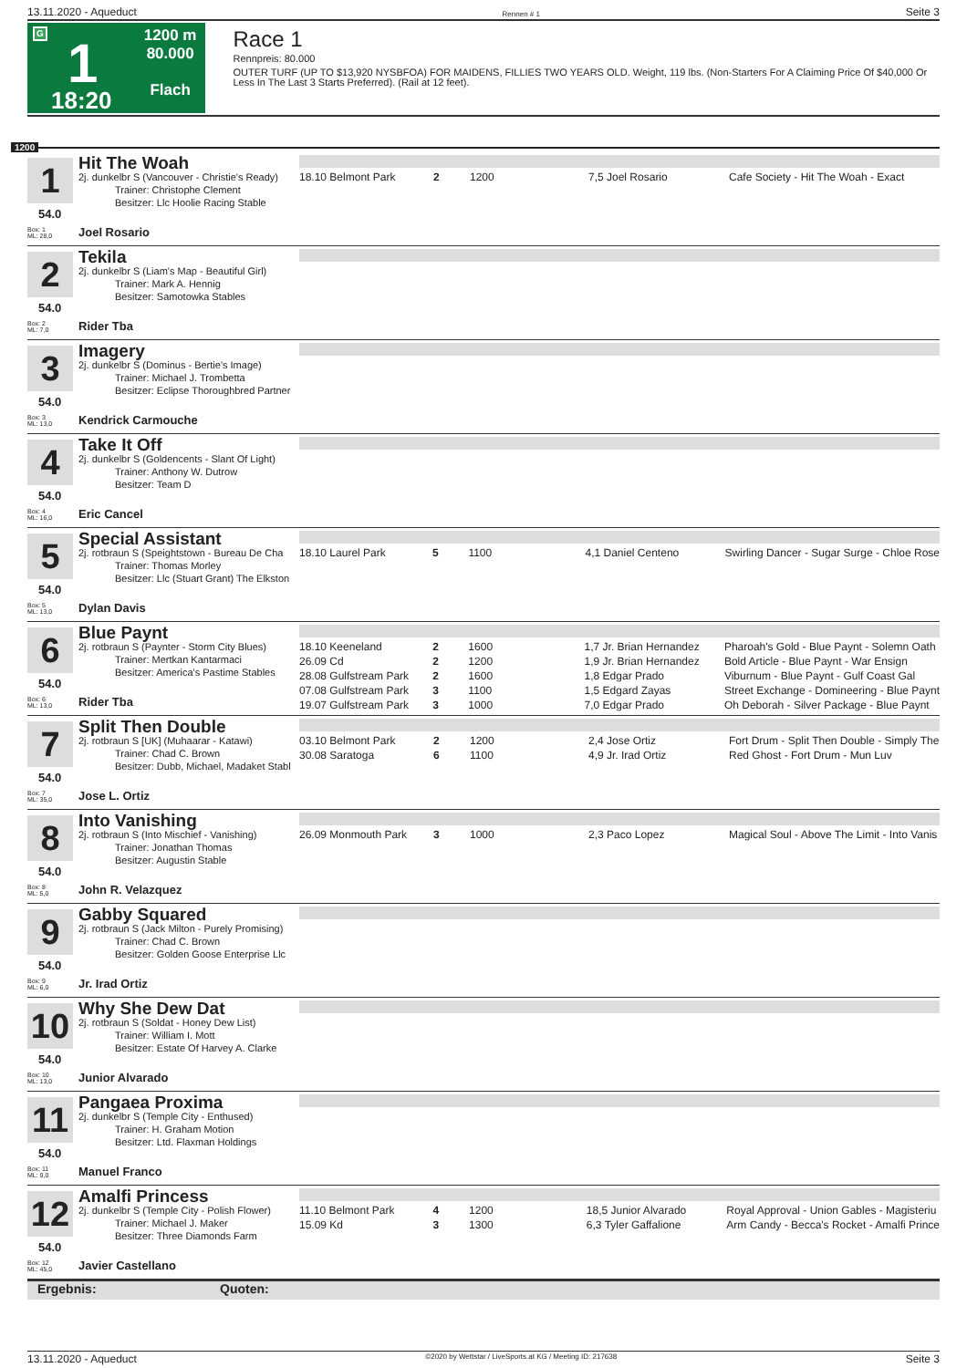13.11.2020 - Aqueduct Rennen # 1 Seite 3
G
1
18:20
1200 m
80.000
Flach
Race 1
Rennpreis: 80.000
OUTER TURF (UP TO $13,920 NYSBFOA) FOR MAIDENS, FILLIES TWO YEARS OLD. Weight, 119 lbs. (Non-Starters For A Claiming Price Of $40,000 Or Less In The Last 3 Starts Preferred). (Rail at 12 feet).
1200
1
54.0
Hit The Woah
2j. dunkelbr S (Vancouver - Christie's Ready)
Trainer: Christophe Clement
Besitzer: Llc Hoolie Racing Stable
Box: 1
ML: 28,0 Joel Rosario
| 18.10 Belmont Park | 2 | 1200 | 7,5 Joel Rosario | Cafe Society - Hit The Woah - Exact |
2
54.0
Tekila
2j. dunkelbr S (Liam's Map - Beautiful Girl)
Trainer: Mark A. Hennig
Besitzer: Samotowka Stables
Box: 2
ML: 7,0 Rider Tba
3
54.0
Imagery
2j. dunkelbr S (Dominus - Bertie's Image)
Trainer: Michael J. Trombetta
Besitzer: Eclipse Thoroughbred Partner
Box: 3
ML: 13,0 Kendrick Carmouche
4
54.0
Take It Off
2j. dunkelbr S (Goldencents - Slant Of Light)
Trainer: Anthony W. Dutrow
Besitzer: Team D
Box: 4
ML: 16,0 Eric Cancel
5
54.0
Special Assistant
2j. rotbraun S (Speightstown - Bureau De Cha
Trainer: Thomas Morley
Besitzer: Llc (Stuart Grant) The Elkston
Box: 5
ML: 13,0 Dylan Davis
| 18.10 Laurel Park | 5 | 1100 | 4,1 Daniel Centeno | Swirling Dancer - Sugar Surge - Chloe Rose |
6
54.0
Blue Paynt
2j. rotbraun S (Paynter - Storm City Blues)
Trainer: Mertkan Kantarmaci
Besitzer: America's Pastime Stables
Box: 6
ML: 13,0 Rider Tba
| 18.10 Keeneland | 2 | 1600 | 1,7 Jr. Brian Hernandez | Pharoah's Gold - Blue Paynt - Solemn Oath |
| 26.09 Cd | 2 | 1200 | 1,9 Jr. Brian Hernandez | Bold Article - Blue Paynt - War Ensign |
| 28.08 Gulfstream Park | 2 | 1600 | 1,8 Edgar Prado | Viburnum - Blue Paynt - Gulf Coast Gal |
| 07.08 Gulfstream Park | 3 | 1100 | 1,5 Edgard Zayas | Street Exchange - Domineering - Blue Paynt |
| 19.07 Gulfstream Park | 3 | 1000 | 7,0 Edgar Prado | Oh Deborah - Silver Package - Blue Paynt |
7
54.0
Split Then Double
2j. rotbraun S [UK] (Muhaarar - Katawi)
Trainer: Chad C. Brown
Besitzer: Dubb, Michael, Madaket Stabl
Box: 7
ML: 35,0 Jose L. Ortiz
| 03.10 Belmont Park | 2 | 1200 | 2,4 Jose Ortiz | Fort Drum - Split Then Double - Simply The |
| 30.08 Saratoga | 6 | 1100 | 4,9 Jr. Irad Ortiz | Red Ghost - Fort Drum - Mun Luv |
8
54.0
Into Vanishing
2j. rotbraun S (Into Mischief - Vanishing)
Trainer: Jonathan Thomas
Besitzer: Augustin Stable
Box: 8
ML: 5,0 John R. Velazquez
| 26.09 Monmouth Park | 3 | 1000 | 2,3 Paco Lopez | Magical Soul - Above The Limit - Into Vanis |
9
54.0
Gabby Squared
2j. rotbraun S (Jack Milton - Purely Promising)
Trainer: Chad C. Brown
Besitzer: Golden Goose Enterprise Llc
Box: 9
ML: 6,0 Jr. Irad Ortiz
10
54.0
Why She Dew Dat
2j. rotbraun S (Soldat - Honey Dew List)
Trainer: William I. Mott
Besitzer: Estate Of Harvey A. Clarke
Box: 10
ML: 13,0 Junior Alvarado
11
54.0
Pangaea Proxima
2j. dunkelbr S (Temple City - Enthused)
Trainer: H. Graham Motion
Besitzer: Ltd. Flaxman Holdings
Box: 11
ML: 9,0 Manuel Franco
12
54.0
Amalfi Princess
2j. dunkelbr S (Temple City - Polish Flower)
Trainer: Michael J. Maker
Besitzer: Three Diamonds Farm
Box: 12
ML: 45,0 Javier Castellano
| 11.10 Belmont Park | 4 | 1200 | 18,5 Junior Alvarado | Royal Approval - Union Gables - Magisteriu |
| 15.09 Kd | 3 | 1300 | 6,3 Tyler Gaffalione | Arm Candy - Becca's Rocket - Amalfi Prince |
Ergebnis: Quoten:
13.11.2020 - Aqueduct ©2020 by Wettstar / LiveSports.at KG / Meeting ID: 217638 Seite 3